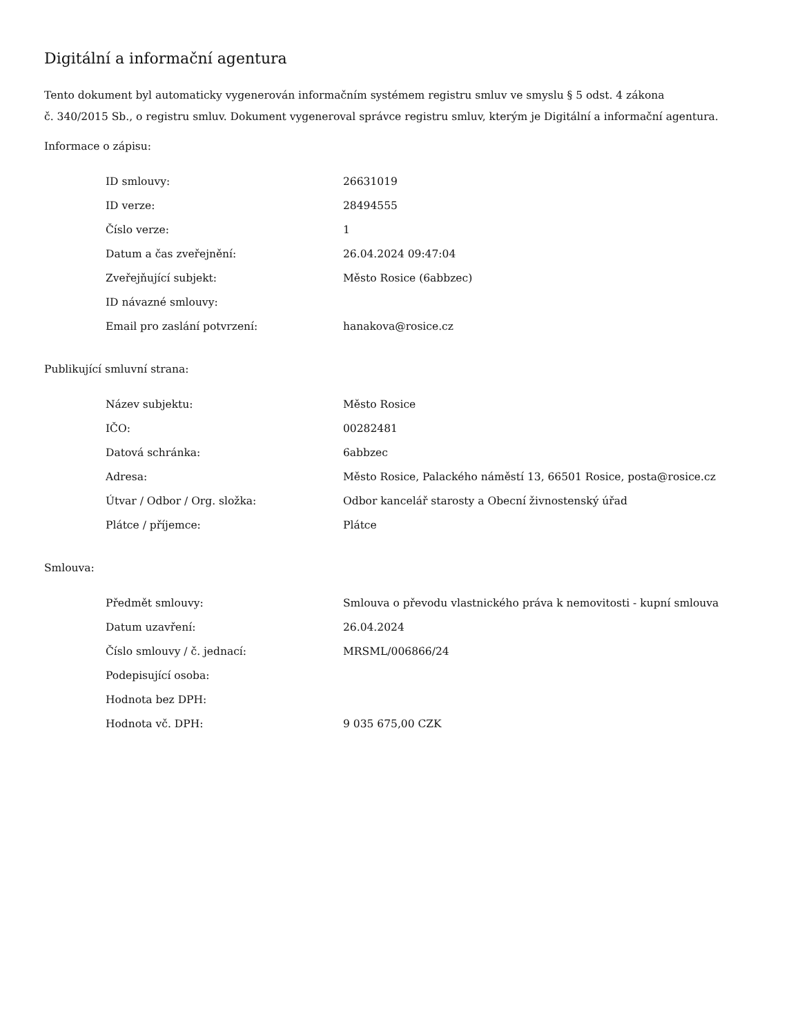Digitální a informační agentura
Tento dokument byl automaticky vygenerován informačním systémem registru smluv ve smyslu § 5 odst. 4 zákona
č. 340/2015 Sb., o registru smluv. Dokument vygeneroval správce registru smluv, kterým je Digitální a informační agentura.
Informace o zápisu:
| ID smlouvy: | 26631019 |
| ID verze: | 28494555 |
| Číslo verze: | 1 |
| Datum a čas zveřejnění: | 26.04.2024 09:47:04 |
| Zveřejňující subjekt: | Město Rosice (6abbzec) |
| ID návazné smlouvy: | |
| Email pro zaslání potvrzení: | hanakova@rosice.cz |
Publikující smluvní strana:
| Název subjektu: | Město Rosice |
| IČO: | 00282481 |
| Datová schránka: | 6abbzec |
| Adresa: | Město Rosice, Palackého náměstí 13, 66501 Rosice, posta@rosice.cz |
| Útvar / Odbor / Org. složka: | Odbor kancelář starosty a Obecní živnostenský úřad |
| Plátce / příjemce: | Plátce |
Smlouva:
| Předmět smlouvy: | Smlouva o převodu vlastnického práva k nemovitosti - kupní smlouva |
| Datum uzavření: | 26.04.2024 |
| Číslo smlouvy / č. jednací: | MRSML/006866/24 |
| Podepisující osoba: | |
| Hodnota bez DPH: | |
| Hodnota vč. DPH: | 9 035 675,00 CZK |